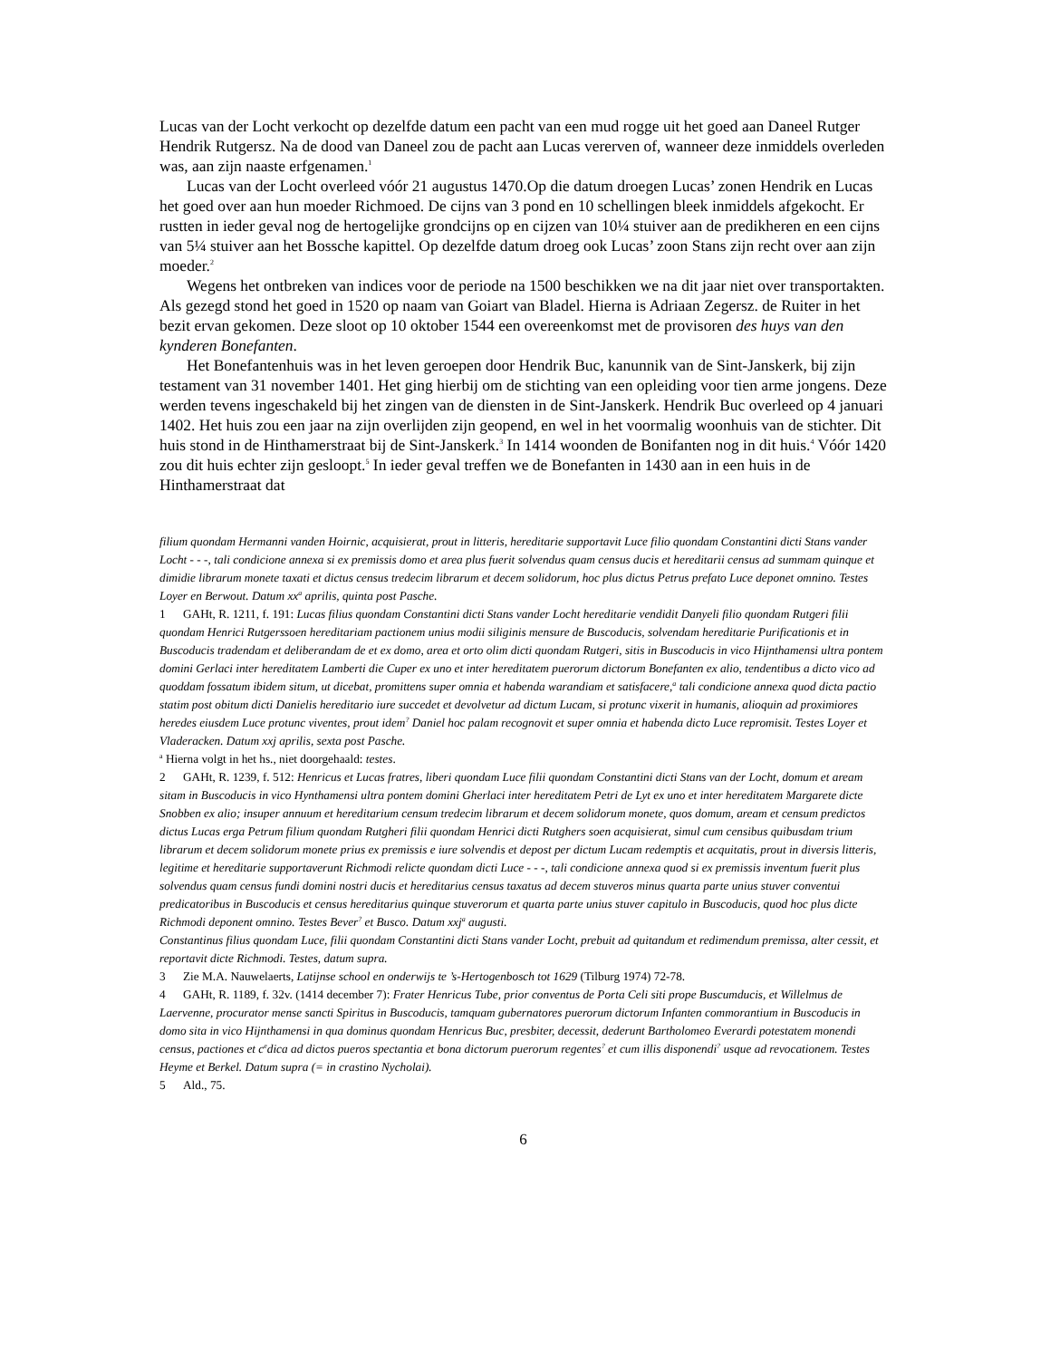Lucas van der Locht verkocht op dezelfde datum een pacht van een mud rogge uit het goed aan Daneel Rutger Hendrik Rutgersz. Na de dood van Daneel zou de pacht aan Lucas vererven of, wanneer deze inmiddels overleden was, aan zijn naaste erfgenamen.<sup>1</sup>
Lucas van der Locht overleed vóór 21 augustus 1470.Op die datum droegen Lucas’ zonen Hendrik en Lucas het goed over aan hun moeder Richmoed. De cijns van 3 pond en 10 schellingen bleek inmiddels afgekocht. Er rustten in ieder geval nog de hertogelijke grondcijns op en cijzen van 10¼ stuiver aan de predikheren en een cijns van 5¼ stuiver aan het Bossche kapittel. Op dezelfde datum droeg ook Lucas’ zoon Stans zijn recht over aan zijn moeder.<sup>2</sup>
Wegens het ontbreken van indices voor de periode na 1500 beschikken we na dit jaar niet over transportakten. Als gezegd stond het goed in 1520 op naam van Goiart van Bladel. Hierna is Adriaan Zegersz. de Ruiter in het bezit ervan gekomen. Deze sloot op 10 oktober 1544 een overeenkomst met de provisoren des huys van den kynderen Bonefanten.
Het Bonefantenhuis was in het leven geroepen door Hendrik Buc, kanunnik van de Sint-Janskerk, bij zijn testament van 31 november 1401. Het ging hierbij om de stichting van een opleiding voor tien arme jongens. Deze werden tevens ingeschakeld bij het zingen van de diensten in de Sint-Janskerk. Hendrik Buc overleed op 4 januari 1402. Het huis zou een jaar na zijn overlijden zijn geopend, en wel in het voormalig woonhuis van de stichter. Dit huis stond in de Hinthamerstraat bij de Sint-Janskerk.<sup>3</sup> In 1414 woonden de Bonifanten nog in dit huis.<sup>4</sup> Vóór 1420 zou dit huis echter zijn gesloopt.<sup>5</sup> In ieder geval treffen we de Bonefanten in 1430 aan in een huis in de Hinthamerstraat dat
filium quondam Hermanni vanden Hoirnic, acquisierat, prout in litteris, hereditarie supportavit Luce filio quondam Constantini dicti Stans vander Locht - - -, tali condicione annexa si ex premissis domo et area plus fuerit solvendus quam census ducis et hereditarii census ad summam quinque et dimidie librarum monete taxati et dictus census tredecim librarum et decem solidorum, hoc plus dictus Petrus prefato Luce deponet omnino. Testes Loyer en Berwout. Datum xx<sup>a</sup> aprilis, quinta post Pasche.
1 GAHt, R. 1211, f. 191: Lucas filius quondam Constantini dicti Stans vander Locht hereditarie vendidit Danyeli filio quondam Rutgeri filii quondam Henrici Rutgerssoen hereditariam pactionem unius modii siliginis mensure de Buscoducis, solvendam hereditarie Purificationis et in Buscoducis tradendam et deliberandam de et ex domo, area et orto olim dicti quondam Rutgeri, sitis in Buscoducis in vico Hijnthamensi ultra pontem domini Gerlaci inter hereditatem Lamberti die Cuper ex uno et inter hereditatem puerorum dictorum Bonefanten ex alio, tendentibus a dicto vico ad quoddam fossatum ibidem situm, ut dicebat, promittens super omnia et habenda warandiam et satisfacere,<sup>a</sup> tali condicione annexa quod dicta pactio statim post obitum dicti Danielis hereditario iure succedet et devolvetur ad dictum Lucam, si protunc vixerit in humanis, alioquin ad proximiores heredes eiusdem Luce protunc viventes, prout idem<sup>?</sup> Daniel hoc palam recognovit et super omnia et habenda dicto Luce repromisit. Testes Loyer et Vladeracken. Datum xxj aprilis, sexta post Pasche.
<sup>a</sup> Hierna volgt in het hs., niet doorgehaald: testes.
2 GAHt, R. 1239, f. 512: Henricus et Lucas fratres, liberi quondam Luce filii quondam Constantini dicti Stans van der Locht, domum et aream sitam in Buscoducis in vico Hynthamensi ultra pontem domini Gherlaci inter hereditatem Petri de Lyt ex uno et inter hereditatem Margarete dicte Snobben ex alio; insuper annuum et hereditarium censum tredecim librarum et decem solidorum monete, quos domum, aream et censum predictos dictus Lucas erga Petrum filium quondam Rutgheri filii quondam Henrici dicti Rutghers soen acquisierat, simul cum censibus quibusdam trium librarum et decem solidorum monete prius ex premissis e iure solvendis et depost per dictum Lucam redemptis et acquitatis, prout in diversis litteris, legitime et hereditarie supportaverunt Richmodi relicte quondam dicti Luce - - -, tali condicione annexa quod si ex premissis inventum fuerit plus solvendus quam census fundi domini nostri ducis et hereditarius census taxatus ad decem stuveros minus quarta parte unius stuver conventui predicatoribus in Buscoducis et census hereditarius quinque stuverorum et quarta parte unius stuver capitulo in Buscoducis, quod hoc plus dicte Richmodi deponent omnino. Testes Bever<sup>?</sup> et Busco. Datum xxj<sup>a</sup> augusti.
Constantinus filius quondam Luce, filii quondam Constantini dicti Stans vander Locht, prebuit ad quitandum et redimendum premissa, alter cessit, et reportavit dicte Richmodi. Testes, datum supra.
3 Zie M.A. Nauwelaerts, Latijnse school en onderwijs te ’s-Hertogenbosch tot 1629 (Tilburg 1974) 72-78.
4 GAHt, R. 1189, f. 32v. (1414 december 7): Frater Henricus Tube, prior conventus de Porta Celi siti prope Buscumducis, et Willelmus de Laervenne, procurator mense sancti Spiritus in Buscoducis, tamquam gubernatores puerorum dictorum Infanten commorantium in Buscoducis in domo sita in vico Hijnthamensi in qua dominus quondam Henricus Buc, presbiter, decessit, dederunt Bartholomeo Everardi potestatem monendi census, pactiones et c<sup>e</sup>dica ad dictos pueros spectantia et bona dictorum puerorum regentes<sup>?</sup> et cum illis disponendi<sup>?</sup> usque ad revocationem. Testes Heyme et Berkel. Datum supra (= in crastino Nycholai).
5 Ald., 75.
6